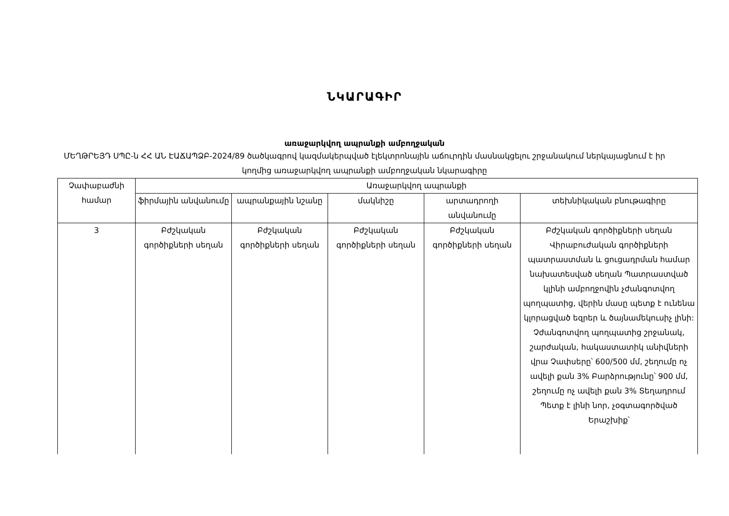ՆԿԱՐԱԳԻՐ
առաջարկվող ապրանքի ամբողջական
ՄԵՂԹՐԵՅԴ ՍՊԸ-ն ՀՀ ԱՆ ԷԱՃԱՊՁԲ-2024/89 ծածկագրով կազմակերպված էլեկտրոնային աճուրդին մասնակցելու շրջանակում ներկայացնում է իր կողմից առաջարկվող ապրանքի ամբողջական նկարագիրը
| Չափաբաժնի համար | Առաջարկվող ապրանքի | | | | |
| --- | --- | --- | --- | --- | --- |
| | ֆիրմային անվանումը | ապրանքային նշանը | մակնիշը | արտադրողի անվանումը | տեխնիկական բնութագիրը |
| 3 | Բժշկական գործիքների սեղան | Բժշկական գործիքների սեղան | Բժշկական գործիքների սեղան | Բժշկական գործիքների սեղան | Բժշկական գործիքների սեղան Վիրաբուժական գործիքների պատրաստման և ցուցադրման համար նախատեսված սեղան Պատրաստված կլինի ամբողջովին չժանգոտվող պողպատից, վերին մասը պետք է ունենա կլորացված եզրեր և ծայնամեկուսիչ լինի: Չժանգոտվող պողպատից շրջանակ, շարժական, հակաստատիկ անիվների վրա Չափսերը՝ 600/500 մմ, շեղումը ոչ ավելի քան 3% Բարձրությունը՝ 900 մմ, շեղումը ոչ ավելի քան 3% Տեղադրում Պետք է լինի նոր, չօգտագործված Երաշխիք՝ |